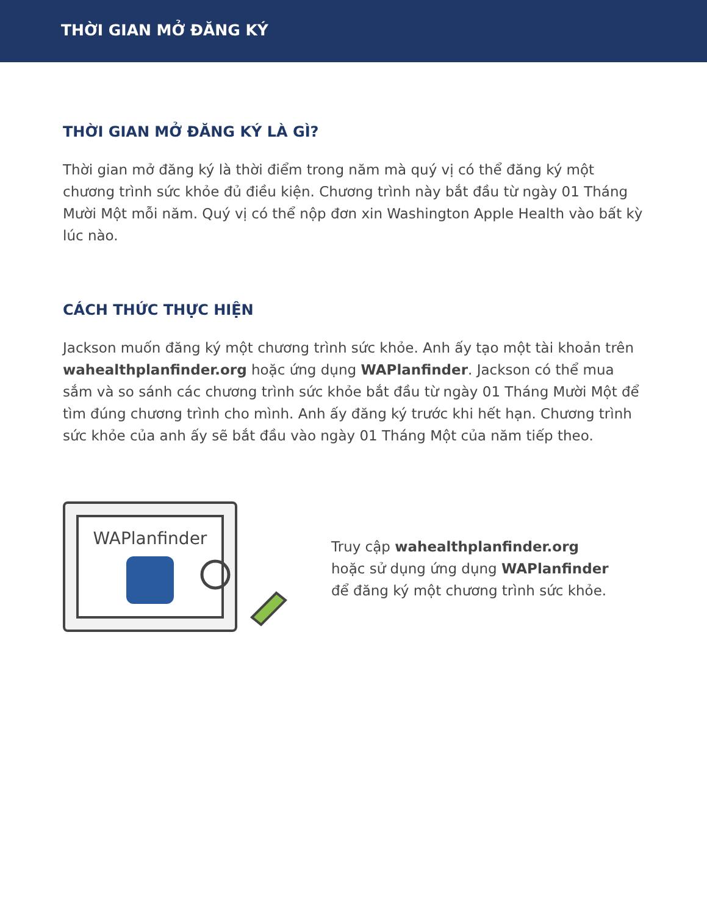THỜI GIAN MỞ ĐĂNG KÝ
THỜI GIAN MỞ ĐĂNG KÝ LÀ GÌ?
Thời gian mở đăng ký là thời điểm trong năm mà quý vị có thể đăng ký một chương trình sức khỏe đủ điều kiện. Chương trình này bắt đầu từ ngày 01 Tháng Mười Một mỗi năm. Quý vị có thể nộp đơn xin Washington Apple Health vào bất kỳ lúc nào.
CÁCH THỨC THỰC HIỆN
Jackson muốn đăng ký một chương trình sức khỏe. Anh ấy tạo một tài khoản trên wahealthplanfinder.org hoặc ứng dụng WAPlanfinder. Jackson có thể mua sắm và so sánh các chương trình sức khỏe bắt đầu từ ngày 01 Tháng Mười Một để tìm đúng chương trình cho mình. Anh ấy đăng ký trước khi hết hạn. Chương trình sức khỏe của anh ấy sẽ bắt đầu vào ngày 01 Tháng Một của năm tiếp theo.
WAPlanfinder
Truy cập wahealthplanfinder.org
hoặc sử dụng ứng dụng WAPlanfinder
để đăng ký một chương trình sức khỏe.